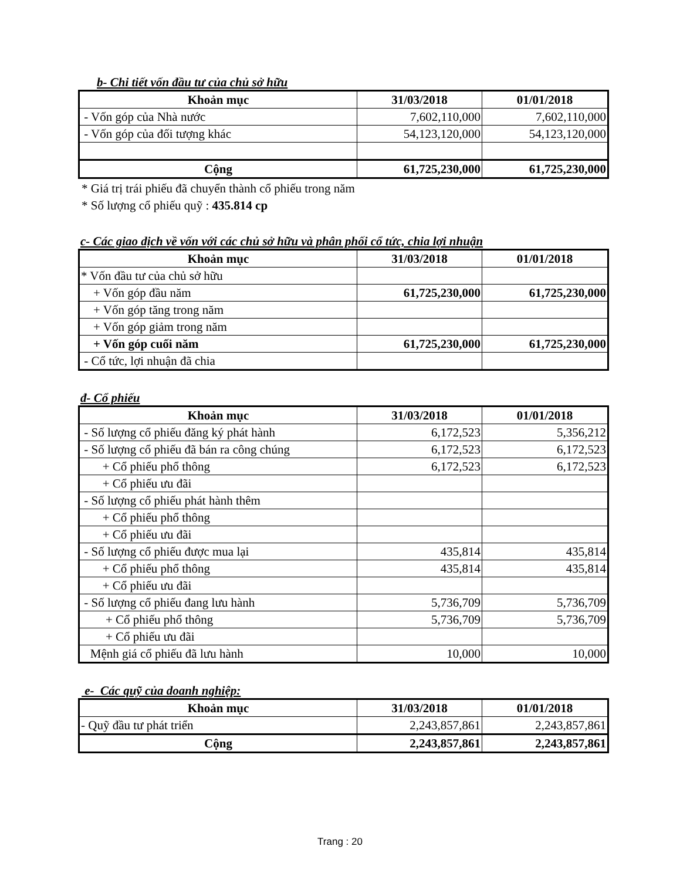b- Chi tiết vốn đầu tư của chủ sở hữu
| Khoản mục | 31/03/2018 | 01/01/2018 |
| --- | --- | --- |
| - Vốn góp của Nhà nước | 7,602,110,000 | 7,602,110,000 |
| - Vốn góp của đối tượng khác | 54,123,120,000 | 54,123,120,000 |
| Cộng | 61,725,230,000 | 61,725,230,000 |
* Giá trị trái phiếu đã chuyển thành cổ phiếu trong năm
* Số lượng cổ phiếu quỹ : 435.814 cp
c- Các giao dịch về vốn với các chủ sở hữu và phân phối cổ tức, chia lợi nhuận
| Khoản mục | 31/03/2018 | 01/01/2018 |
| --- | --- | --- |
| * Vốn đầu tư của chủ sở hữu | | |
| + Vốn góp đầu năm | 61,725,230,000 | 61,725,230,000 |
| + Vốn góp tăng trong năm | | |
| + Vốn góp giảm trong năm | | |
| + Vốn góp cuối năm | 61,725,230,000 | 61,725,230,000 |
| - Cổ tức, lợi nhuận đã chia | | |
đ- Cổ phiếu
| Khoản mục | 31/03/2018 | 01/01/2018 |
| --- | --- | --- |
| - Số lượng cổ phiếu đăng ký phát hành | 6,172,523 | 5,356,212 |
| - Số lượng cổ phiếu đã bán ra công chúng | 6,172,523 | 6,172,523 |
| + Cổ phiếu phổ thông | 6,172,523 | 6,172,523 |
| + Cổ phiếu ưu đãi | | |
| - Số lượng cổ phiếu phát hành thêm | | |
| + Cổ phiếu phổ thông | | |
| + Cổ phiếu ưu đãi | | |
| - Số lượng cổ phiếu được mua lại | 435,814 | 435,814 |
| + Cổ phiếu phổ thông | 435,814 | 435,814 |
| + Cổ phiếu ưu đãi | | |
| - Số lượng cổ phiếu đang lưu hành | 5,736,709 | 5,736,709 |
| + Cổ phiếu phổ thông | 5,736,709 | 5,736,709 |
| + Cổ phiếu ưu đãi | | |
| Mệnh giá cổ phiếu đã lưu hành | 10,000 | 10,000 |
e- Các quỹ của doanh nghiệp:
| Khoản mục | 31/03/2018 | 01/01/2018 |
| --- | --- | --- |
| - Quỹ đầu tư phát triển | 2,243,857,861 | 2,243,857,861 |
| Cộng | 2,243,857,861 | 2,243,857,861 |
Trang : 20